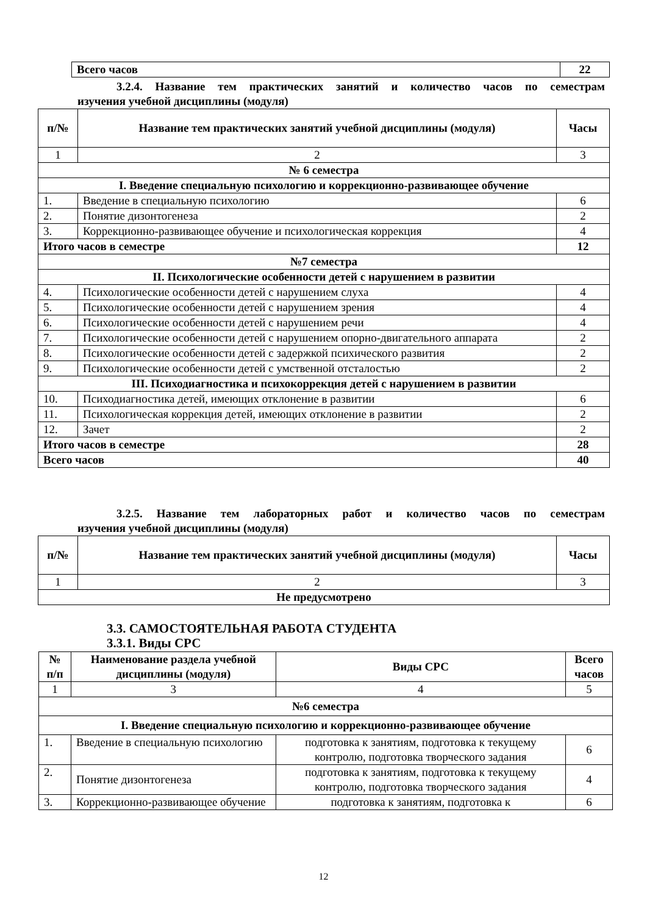| Всего часов | 22 |
3.2.4. Название тем практических занятий и количество часов по семестрам
изучения учебной дисциплины (модуля)
| п/№ | Название тем практических занятий учебной дисциплины (модуля) | Часы |
| --- | --- | --- |
| 1 | 2 | 3 |
| № 6 семестра | | |
| I. Введение специальную психологию и коррекционно-развивающее обучение | | |
| 1. | Введение в специальную психологию | 6 |
| 2. | Понятие дизонтогенеза | 2 |
| 3. | Коррекционно-развивающее обучение и психологическая коррекция | 4 |
| Итого часов в семестре | | 12 |
| №7 семестра | | |
| II. Психологические особенности детей с нарушением в развитии | | |
| 4. | Психологические особенности детей с нарушением слуха | 4 |
| 5. | Психологические особенности детей с нарушением зрения | 4 |
| 6. | Психологические особенности детей с нарушением речи | 4 |
| 7. | Психологические особенности детей с нарушением опорно-двигательного аппарата | 2 |
| 8. | Психологические особенности детей с задержкой психического развития | 2 |
| 9. | Психологические особенности детей с умственной отсталостью | 2 |
| III. Психодиагностика и психокоррекция детей с нарушением в развитии | | |
| 10. | Психодиагностика детей, имеющих отклонение в развитии | 6 |
| 11. | Психологическая коррекция детей, имеющих отклонение в развитии | 2 |
| 12. | Зачет | 2 |
| Итого часов в семестре | | 28 |
| Всего часов | | 40 |
3.2.5. Название тем лабораторных работ и количество часов по семестрам
изучения учебной дисциплины (модуля)
| п/№ | Название тем практических занятий учебной дисциплины (модуля) | Часы |
| --- | --- | --- |
| 1 | 2 | 3 |
| Не предусмотрено | | |
3.3. САМОСТОЯТЕЛЬНАЯ РАБОТА СТУДЕНТА
3.3.1. Виды СРС
| № п/п | Наименование раздела учебной дисциплины (модуля) | Виды СРС | Всего часов |
| --- | --- | --- | --- |
| 1 | 3 | 4 | 5 |
| №6 семестра | | | |
| I. Введение специальную психологию и коррекционно-развивающее обучение | | | |
| 1. | Введение в специальную психологию | подготовка к занятиям, подготовка к текущему контролю, подготовка творческого задания | 6 |
| 2. | Понятие дизонтогенеза | подготовка к занятиям, подготовка к текущему контролю, подготовка творческого задания | 4 |
| 3. | Коррекционно-развивающее обучение | подготовка к занятиям, подготовка к | 6 |
12